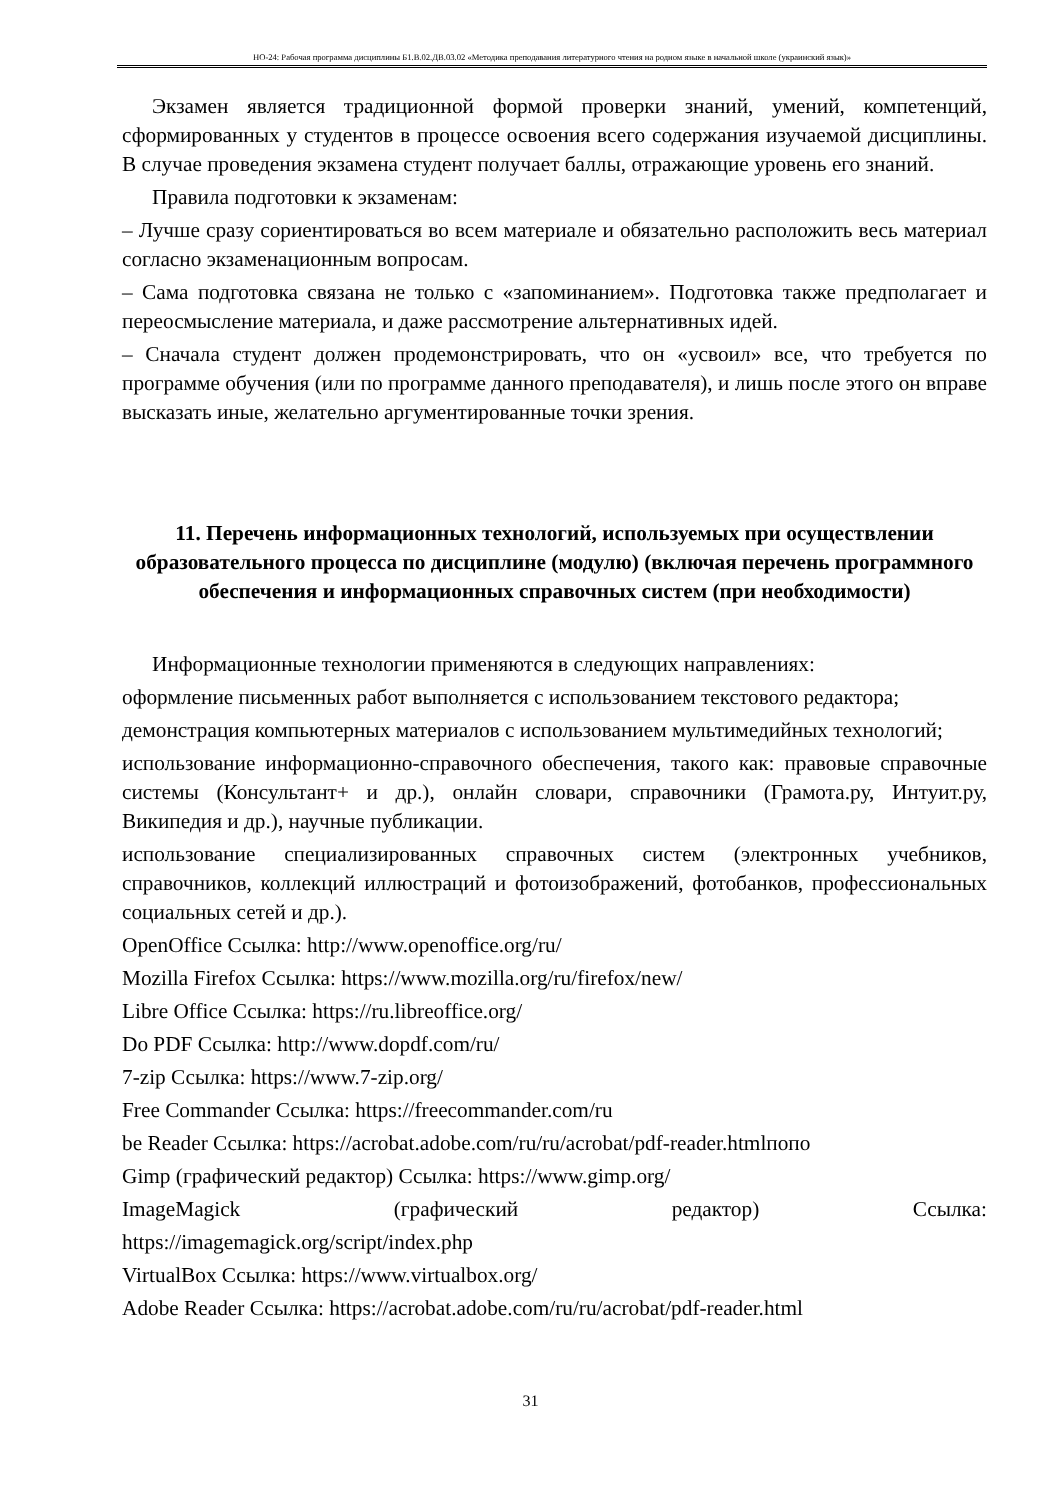НО-24: Рабочая программа дисциплины Б1.В.02.ДВ.03.02 «Методика преподавания литературного чтения на родном языке в начальной школе (украинский язык)»
Экзамен является традиционной формой проверки знаний, умений, компетенций, сформированных у студентов в процессе освоения всего содержания изучаемой дисциплины. В случае проведения экзамена студент получает баллы, отражающие уровень его знаний.
Правила подготовки к экзаменам:
– Лучше сразу сориентироваться во всем материале и обязательно расположить весь материал согласно экзаменационным вопросам.
– Сама подготовка связана не только с «запоминанием». Подготовка также предполагает и переосмысление материала, и даже рассмотрение альтернативных идей.
– Сначала студент должен продемонстрировать, что он «усвоил» все, что требуется по программе обучения (или по программе данного преподавателя), и лишь после этого он вправе высказать иные, желательно аргументированные точки зрения.
11. Перечень информационных технологий, используемых при осуществлении образовательного процесса по дисциплине (модулю) (включая перечень программного обеспечения и информационных справочных систем (при необходимости)
Информационные технологии применяются в следующих направлениях:
оформление письменных работ выполняется с использованием текстового редактора;
демонстрация компьютерных материалов с использованием мультимедийных технологий;
использование информационно-справочного обеспечения, такого как: правовые справочные системы (Консультант+ и др.), онлайн словари, справочники (Грамота.ру, Интуит.ру, Википедия и др.), научные публикации.
использование специализированных справочных систем (электронных учебников, справочников, коллекций иллюстраций и фотоизображений, фотобанков, профессиональных социальных сетей и др.).
OpenOffice Ссылка: http://www.openoffice.org/ru/
Mozilla Firefox Ссылка: https://www.mozilla.org/ru/firefox/new/
Libre Office Ссылка: https://ru.libreoffice.org/
Do PDF Ссылка: http://www.dopdf.com/ru/
7-zip Ссылка: https://www.7-zip.org/
Free Commander Ссылка: https://freecommander.com/ru
be Reader Ссылка: https://acrobat.adobe.com/ru/ru/acrobat/pdf-reader.htmlпопо
Gimp (графический редактор) Ссылка: https://www.gimp.org/
ImageMagick (графический редактор) Ссылка:
https://imagemagick.org/script/index.php
VirtualBox Ссылка: https://www.virtualbox.org/
Adobe Reader Ссылка: https://acrobat.adobe.com/ru/ru/acrobat/pdf-reader.html
31